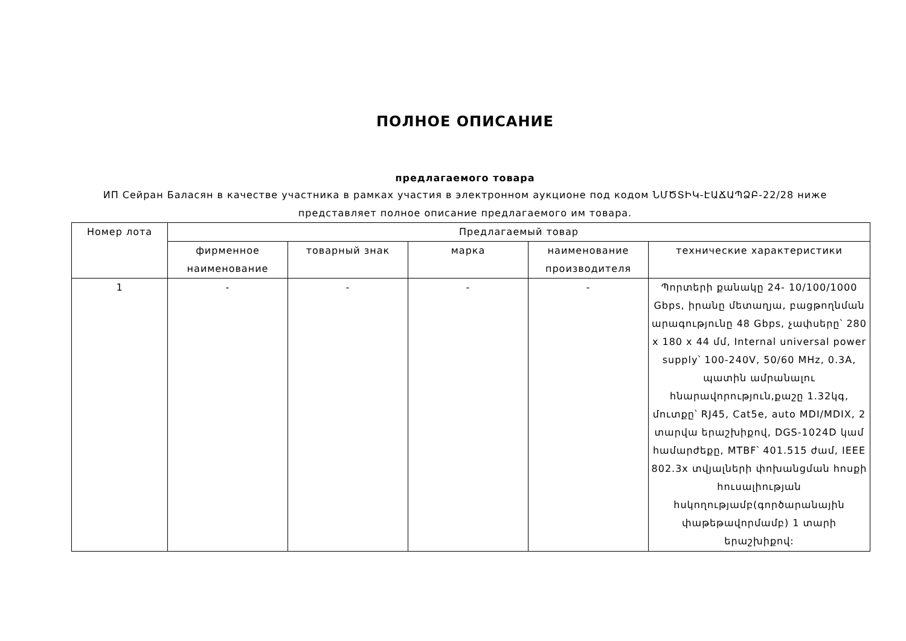ПОЛНОЕ ОПИСАНИЕ
предлагаемого товара
ИП Сейран Баласян в качестве участника в рамках участия в электронном аукционе под кодом ՆՄԾՏԻԿ-ԷԱՃԱՊՁԲ-22/28 ниже представляет полное описание предлагаемого им товара.
| Номер лота | Предлагаемый товар | | | | |
| --- | --- | --- | --- | --- | --- |
| | фирменное наименование | товарный знак | марка | наименование производителя | технические характеристики |
| 1 | - | - | - | - | Պորտերի քանակը 24- 10/100/1000 Gbps, իրանը մետաղյա, բացթողնման արագությունը 48 Gbps, չափսերը՝ 280 x 180 x 44 մմ, Internal universal power supply՝ 100-240V, 50/60 MHz, 0.3A, պատին ամրանալու հնարավորություն,քաշը 1.32կգ, մուտքը՝ RJ45, Cat5e, auto MDI/MDIX, 2 տարվա երաշխիքով, DGS-1024D կամ համարժեքը, MTBF՝ 401.515 ժամ, IEEE 802.3x տվյալների փոխանցման հոսքի հուսալիության հսկողությամբ(գործարանային փաթեթավորմամբ) 1 տարի երաշխիքով: |